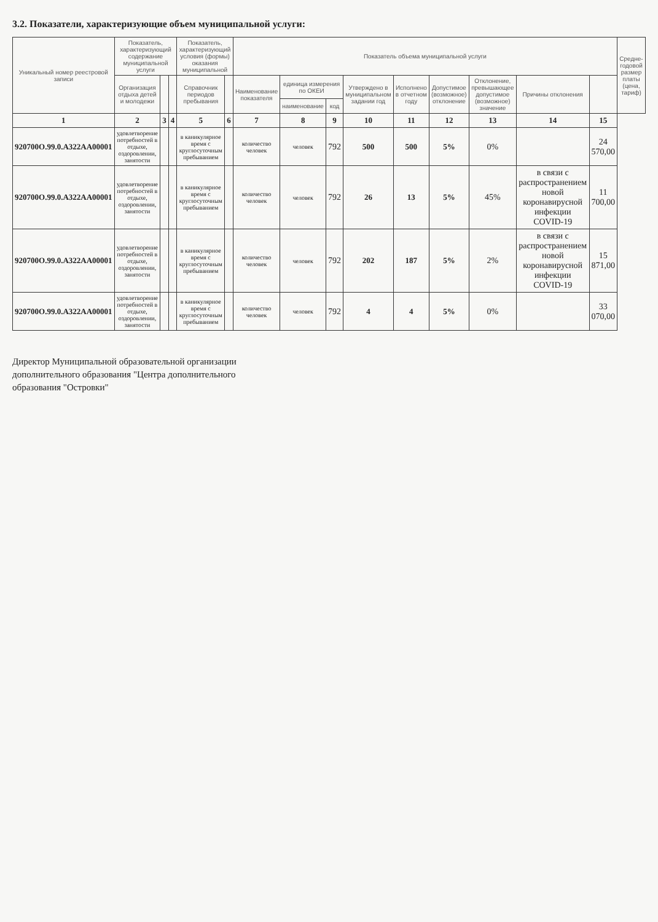3.2. Показатели, характеризующие объем муниципальной услуги:
| Уникальный номер реестровой записи | Показатель, характеризующий содержание муниципальной услуги | | | Показатель, характеризующий условия (формы) оказания муниципальной | | Показатель объема муниципальной услуги | | | | | | | | | Средне-годовой размер платы (цена, тариф) |
| --- | --- | --- | --- | --- | --- | --- | --- | --- | --- | --- | --- | --- | --- | --- | --- |
| | Организация отдыха детей и молодежи | | | Справочник периодов пребывания | | Наименование показателя | единица измерения по ОКЕИ | | Утверждено в муниципальном задании год | Исполнено в отчетном году | Допустимое (возможное) отклонение | Отклонение, превышающее допустимое (возможное) значение | Причины отклонения | | |
| | | | | | | | наименование | код | | | | | | | |
| 1 | 2 | 3 | 4 | 5 | 6 | 7 | 8 | 9 | 10 | 11 | 12 | 13 | 14 | 15 | |
| 920700О.99.0.А322АА00001 | удовлетворение потребностей в отдыхе, оздоровлении, занятости | | | в каникулярное время с круглосуточным пребыванием | | количество человек | человек | 792 | 500 | 500 | 5% | 0% | | 24 570,00 | |
| 920700О.99.0.А322АА00001 | удовлетворение потребностей в отдыхе, оздоровлении, занятости | | | в каникулярное время с круглосуточным пребыванием | | количество человек | человек | 792 | 26 | 13 | 5% | 45% | в связи с распространением новой коронавирусной инфекции COVID-19 | 11 700,00 | |
| 920700О.99.0.А322АА00001 | удовлетворение потребностей в отдыхе, оздоровлении, занятости | | | в каникулярное время с круглосуточным пребыванием | | количество человек | человек | 792 | 202 | 187 | 5% | 2% | в связи с распространением новой коронавирусной инфекции COVID-19 | 15 871,00 | |
| 920700О.99.0.А322АА00001 | удовлетворение потребностей в отдыхе, оздоровлении, занятости | | | в каникулярное время с круглосуточным пребыванием | | количество человек | человек | 792 | 4 | 4 | 5% | 0% | | 33 070,00 | |
Директор Муниципальной образовательной организации
дополнительного образования "Центра дополнительного
образования "Островки"